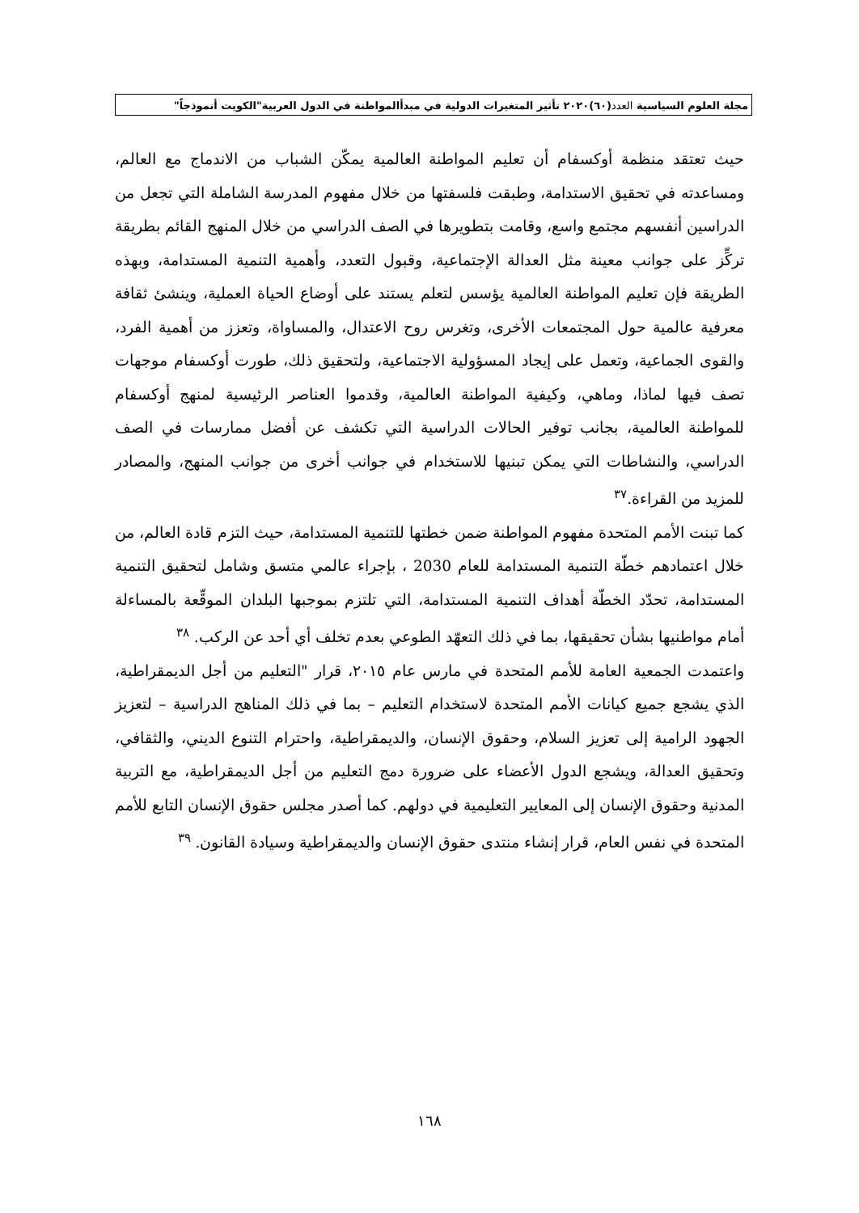مجلة العلوم السياسية العدد(٦٠)٢٠٢٠ تأثير المتغيرات الدولية في مبدأالمواطنة في الدول العربية"الكويت أنموذجاً"
حيث تعتقد منظمة أوكسفام أن تعليم المواطنة العالمية يمكّن الشباب من الاندماج مع العالم، ومساعدته في تحقيق الاستدامة، وطبقت فلسفتها من خلال مفهوم المدرسة الشاملة التي تجعل من الدراسين أنفسهم مجتمع واسع، وقامت بتطويرها في الصف الدراسي من خلال المنهج القائم بطريقة تركِّز على جوانب معينة مثل العدالة الإجتماعية، وقبول التعدد، وأهمية التنمية المستدامة، وبهذه الطريقة فإن تعليم المواطنة العالمية يؤسس لتعلم يستند على أوضاع الحياة العملية، وينشئ ثقافة معرفية عالمية حول المجتمعات الأخرى، وتغرس روح الاعتدال، والمساواة، وتعزز من أهمية الفرد، والقوى الجماعية، وتعمل على إيجاد المسؤولية الاجتماعية، ولتحقيق ذلك، طورت أوكسفام موجهات تصف فيها لماذا، وماهي، وكيفية المواطنة العالمية، وقدموا العناصر الرئيسية لمنهج أوكسفام للمواطنة العالمية، بجانب توفير الحالات الدراسية التي تكشف عن أفضل ممارسات في الصف الدراسي، والنشاطات التي يمكن تبنيها للاستخدام في جوانب أخرى من جوانب المنهج، والمصادر للمزيد من القراءة.<sup>٣٧</sup>
كما تبنت الأمم المتحدة مفهوم المواطنة ضمن خطتها للتنمية المستدامة، حيث التزم قادة العالم، من خلال اعتمادهم خطّة التنمية المستدامة للعام 2030 ، بإجراء عالمي متسق وشامل لتحقيق التنمية المستدامة، تحدّد الخطّة أهداف التنمية المستدامة، التي تلتزم بموجبها البلدان الموقِّعة بالمساءلة أمام مواطنيها بشأن تحقيقها، بما في ذلك التعهّد الطوعي بعدم تخلف أي أحد عن الركب. <sup>٣٨</sup>
واعتمدت الجمعية العامة للأمم المتحدة في مارس عام ٢٠١٥، قرار "التعليم من أجل الديمقراطية، الذي يشجع جميع كيانات الأمم المتحدة لاستخدام التعليم – بما في ذلك المناهج الدراسية – لتعزيز الجهود الرامية إلى تعزيز السلام، وحقوق الإنسان، والديمقراطية، واحترام التنوع الديني، والثقافي، وتحقيق العدالة، ويشجع الدول الأعضاء على ضرورة دمج التعليم من أجل الديمقراطية، مع التربية المدنية وحقوق الإنسان إلى المعايير التعليمية في دولهم. كما أصدر مجلس حقوق الإنسان التابع للأمم المتحدة في نفس العام، قرار إنشاء منتدى حقوق الإنسان والديمقراطية وسيادة القانون. <sup>٣٩</sup>
١٦٨